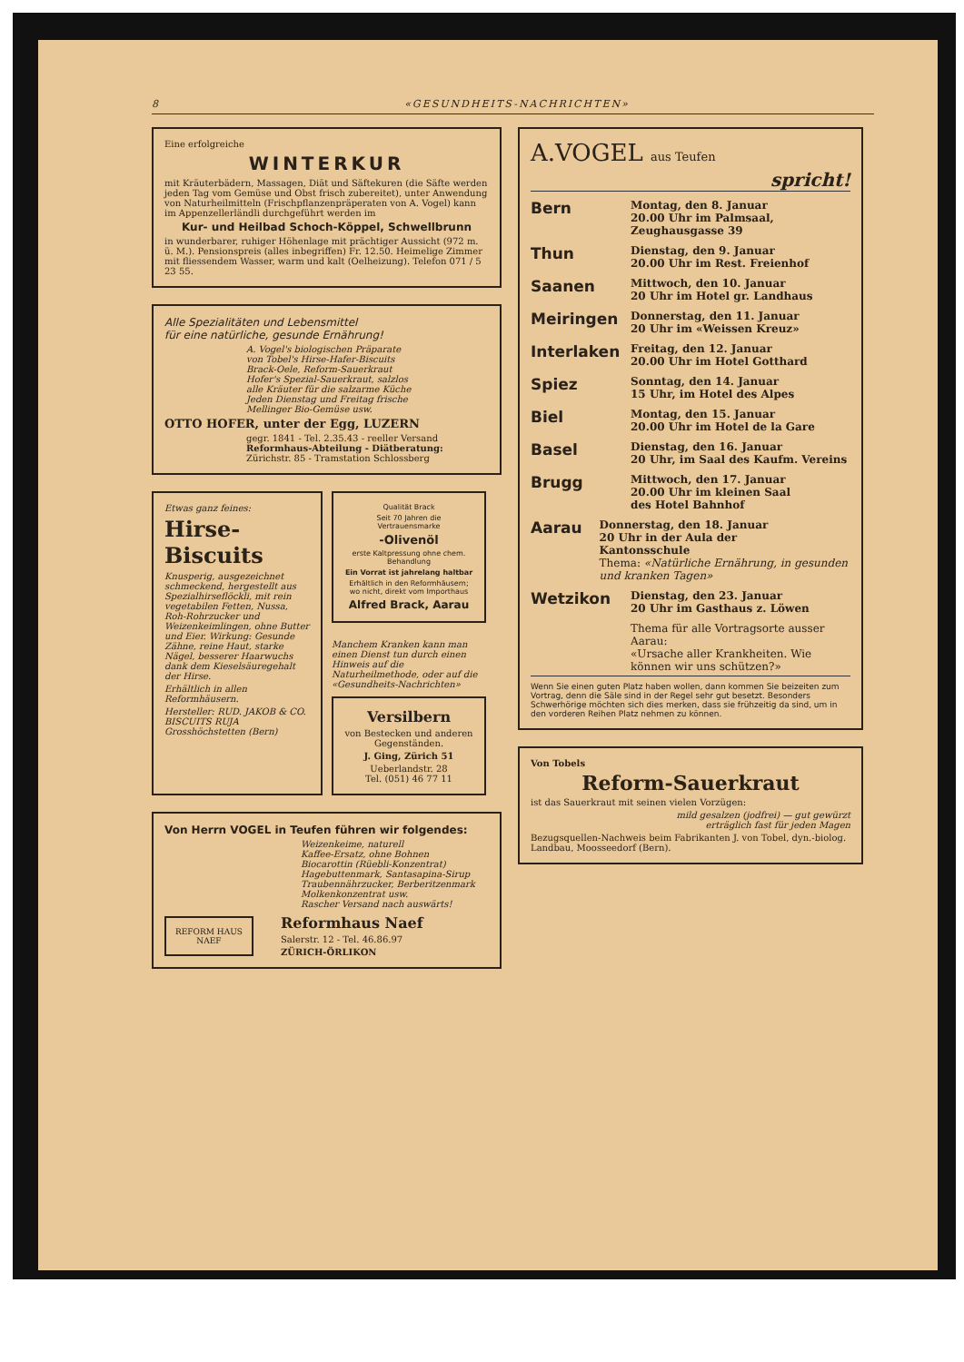8 «GESUNDHEITS-NACHRICHTEN»
Eine erfolgreiche
WINTERKUR
mit Kräuterbädern, Massagen, Diät und Säftekuren (die Säfte werden jeden Tag vom Gemüse und Obst frisch zubereitet), unter Anwendung von Naturheilmitteln (Frischpflanzenpräperaten von A. Vogel) kann im Appenzellerländli durchgeführt werden im
Kur- und Heilbad Schoch-Köppel, Schwellbrunn
in wunderbarer, ruhiger Höhenlage mit prächtiger Aussicht (972 m. ü. M.). Pensionspreis (alles inbegriffen) Fr. 12.50. Heimelige Zimmer mit fliessendem Wasser, warm und kalt (Oelheizung). Telefon 071 / 5 23 55.
Alle Spezialitäten und Lebensmittel
für eine natürliche, gesunde Ernährung!
A. Vogel's biologischen Präparate
von Tobel's Hirse-Hafer-Biscuits
Brack-Oele, Reform-Sauerkraut
Hofer's Spezial-Sauerkraut, salzlos
alle Kräuter für die salzarme Küche
Jeden Dienstag und Freitag frische
Mellinger Bio-Gemüse usw.
OTTO HOFER, unter der Egg, LUZERN
gegr. 1841 - Tel. 2.35.43 - reeller Versand
Reformhaus-Abteilung - Diätberatung:
Zürichstr. 85 - Tramstation Schlossberg
Etwas ganz feines:
Hirse-Biscuits
Knusperig, ausgezeichnet schmeckend, hergestellt aus Spezialhirseflöckli, mit rein vegetabilen Fetten, Nussa, Roh-Rohrzucker und Weizenkeimlingen, ohne Butter und Eier. Wirkung: Gesunde Zähne, reine Haut, starke Nägel, besserer Haarwuchs dank dem Kieselsäuregehalt der Hirse.
Erhältlich in allen Reformhäusern.
Hersteller: RUD. JAKOB & CO. BISCUITS RUJA Grosshöchstetten (Bern)
Qualität Brack
Seit 70 Jahren die Vertrauensmarke
-Olivenöl
erste Kaltpressung ohne chem. Behandlung
Ein Vorrat ist jahrelang haltbar
Erhältlich in den Reformhäusern; wo nicht, direkt vom Importhaus
Alfred Brack, Aarau
Manchem Kranken kann man einen Dienst tun durch einen Hinweis auf die Naturheilmethode, oder auf die «Gesundheits-Nachrichten»
Versilbern
von Bestecken und anderen Gegenständen.
J. Ging, Zürich 51
Ueberlandstr. 28
Tel. (051) 46 77 11
Von Herrn VOGEL in Teufen führen wir folgendes:
Weizenkeime, naturell
Kaffee-Ersatz, ohne Bohnen
Biocarottin (Rüebli-Konzentrat)
Hagebuttenmark, Santasapina-Sirup
Traubennährzucker, Berberitzenmark
Molkenkonzentrat usw.
Rascher Versand nach auswärts!
REFORM HAUS
NAEF
Reformhaus Naef
Salerstr. 12 - Tel. 46.86.97
ZÜRICH-ÖRLIKON
A.VOGEL aus Teufen
spricht!
Bern
Montag, den 8. Januar
20.00 Uhr im Palmsaal,
Zeughausgasse 39
Thun
Dienstag, den 9. Januar
20.00 Uhr im Rest. Freienhof
Saanen
Mittwoch, den 10. Januar
20 Uhr im Hotel gr. Landhaus
Meiringen
Donnerstag, den 11. Januar
20 Uhr im «Weissen Kreuz»
Interlaken
Freitag, den 12. Januar
20.00 Uhr im Hotel Gotthard
Spiez
Sonntag, den 14. Januar
15 Uhr, im Hotel des Alpes
Biel
Montag, den 15. Januar
20.00 Uhr im Hotel de la Gare
Basel
Dienstag, den 16. Januar
20 Uhr, im Saal des Kaufm. Vereins
Brugg
Mittwoch, den 17. Januar
20.00 Uhr im kleinen Saal
des Hotel Bahnhof
Aarau
Donnerstag, den 18. Januar
20 Uhr in der Aula der
Kantonsschule
Thema: «Natürliche Ernährung, in gesunden und kranken Tagen»
Wetzikon
Dienstag, den 23. Januar
20 Uhr im Gasthaus z. Löwen
Thema für alle Vortragsorte ausser Aarau:
«Ursache aller Krankheiten. Wie können wir uns schützen?»
Wenn Sie einen guten Platz haben wollen, dann kommen Sie beizeiten zum Vortrag, denn die Säle sind in der Regel sehr gut besetzt. Besonders Schwerhörige möchten sich dies merken, dass sie frühzeitig da sind, um in den vorderen Reihen Platz nehmen zu können.
Von Tobels
Reform-Sauerkraut
ist das Sauerkraut mit seinen vielen Vorzügen:
mild gesalzen (jodfrei) — gut gewürzt
erträglich fast für jeden Magen
Bezugsquellen-Nachweis beim Fabrikanten J. von Tobel, dyn.-biolog. Landbau, Moosseedorf (Bern).